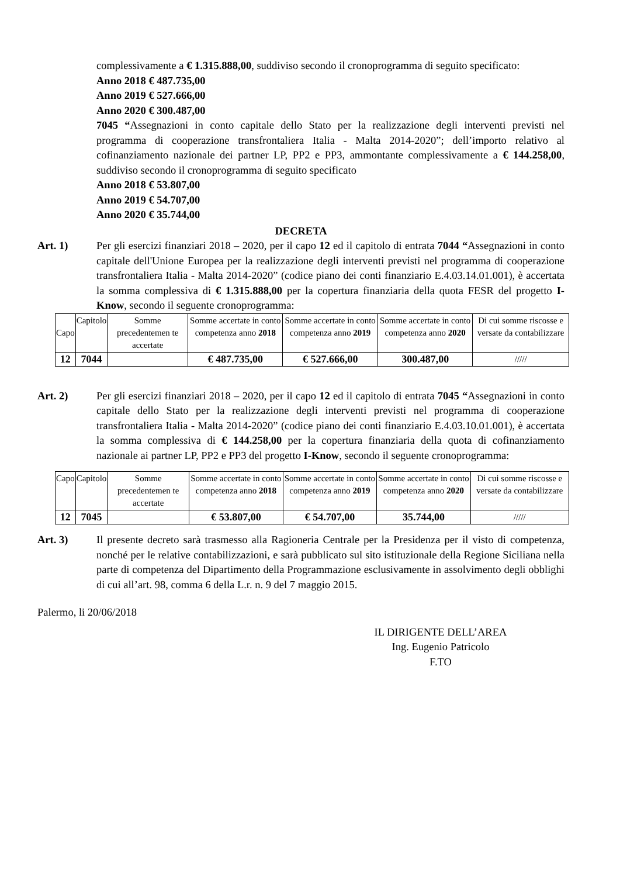complessivamente a € 1.315.888,00, suddiviso secondo il cronoprogramma di seguito specificato:
Anno 2018 € 487.735,00
Anno 2019 € 527.666,00
Anno 2020 € 300.487,00
7045 “Assegnazioni in conto capitale dello Stato per la realizzazione degli interventi previsti nel programma di cooperazione transfrontaliera Italia - Malta 2014-2020”; dell’importo relativo al cofinanziamento nazionale dei partner LP, PP2 e PP3, ammontante complessivamente a € 144.258,00, suddiviso secondo il cronoprogramma di seguito specificato
Anno 2018 € 53.807,00
Anno 2019 € 54.707,00
Anno 2020 € 35.744,00
DECRETA
Art. 1) Per gli esercizi finanziari 2018 – 2020, per il capo 12 ed il capitolo di entrata 7044 “Assegnazioni in conto capitale dell'Unione Europea per la realizzazione degli interventi previsti nel programma di cooperazione transfrontaliera Italia - Malta 2014-2020” (codice piano dei conti finanziario E.4.03.14.01.001), è accertata la somma complessiva di € 1.315.888,00 per la copertura finanziaria della quota FESR del progetto I-Know, secondo il seguente cronoprogramma:
| Capo | Capitolo | Somme precedentemen te accertate | Somme accertate in conto competenza anno 2018 | Somme accertate in conto competenza anno 2019 | Somme accertate in conto competenza anno 2020 | Di cui somme riscosse e versate da contabilizzare |
| --- | --- | --- | --- | --- | --- | --- |
| 12 | 7044 | | € 487.735,00 | € 527.666,00 | 300.487,00 | ///// |
Art. 2) Per gli esercizi finanziari 2018 – 2020, per il capo 12 ed il capitolo di entrata 7045 “Assegnazioni in conto capitale dello Stato per la realizzazione degli interventi previsti nel programma di cooperazione transfrontaliera Italia - Malta 2014-2020” (codice piano dei conti finanziario E.4.03.10.01.001), è accertata la somma complessiva di € 144.258,00 per la copertura finanziaria della quota di cofinanziamento nazionale ai partner LP, PP2 e PP3 del progetto I-Know, secondo il seguente cronoprogramma:
| Capo | Capitolo | Somme precedentemen te accertate | Somme accertate in conto competenza anno 2018 | Somme accertate in conto competenza anno 2019 | Somme accertate in conto competenza anno 2020 | Di cui somme riscosse e versate da contabilizzare |
| --- | --- | --- | --- | --- | --- | --- |
| 12 | 7045 | | € 53.807,00 | € 54.707,00 | 35.744,00 | ///// |
Art. 3) Il presente decreto sarà trasmesso alla Ragioneria Centrale per la Presidenza per il visto di competenza, nonché per le relative contabilizzazioni, e sarà pubblicato sul sito istituzionale della Regione Siciliana nella parte di competenza del Dipartimento della Programmazione esclusivamente in assolvimento degli obblighi di cui all’art. 98, comma 6 della L.r. n. 9 del 7 maggio 2015.
Palermo, li 20/06/2018
IL DIRIGENTE DELL’AREA
Ing. Eugenio Patricolo
F.TO